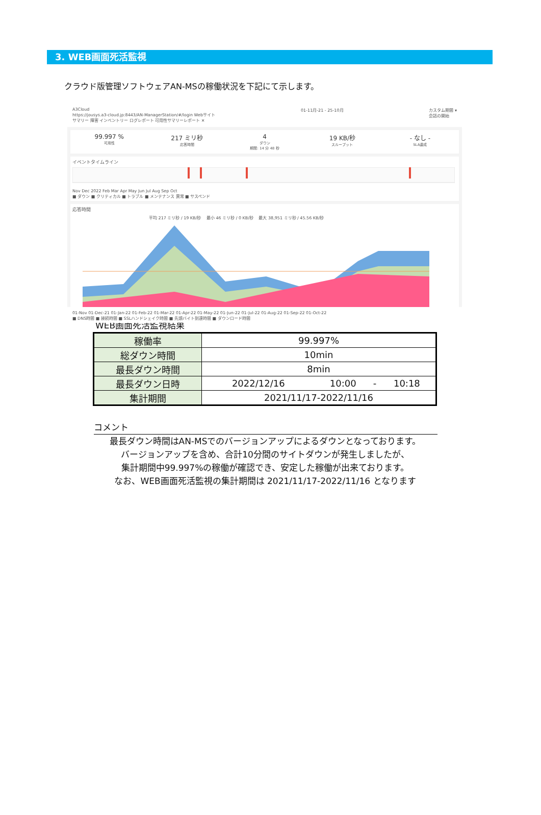3. WEB画面死活監視
クラウド版管理ソフトウェアAN-MSの稼働状況を下記にて示します。
A3Cloud
https://jousys.a3-cloud.jp:8443/AN-ManagerStation/#/login Webサイト
サマリー 障害 インベントリー ログレポート 可用性サマリーレポート ✕
01-11月-21 - 25-10月 カスタム期間 ▾
会話の開始
99.997 %
可用性
217 ミリ秒
応答時間
4
ダウン
期間: 14 分 48 秒
19 KB/秒
スループット
- なし -
SLA達成
イベントタイムライン
Nov Dec 2022 Feb Mar Apr May Jun Jul Aug Sep Oct
■ ダウン ■ クリティカル ■ トラブル ■ メンテナンス 異常 ■ サスペンド
応答時間
平均 217 ミリ秒 / 19 KB/秒 　最小 46 ミリ秒 / 0 KB/秒 　最大 38,951 ミリ秒 / 45.56 KB/秒
01-Nov 01-Dec-21 01-Jan-22 01-Feb-22 01-Mar-22 01-Apr-22 01-May-22 01-Jun-22 01-Jul-22 01-Aug-22 01-Sep-22 01-Oct-22
■ DNS時間 ■ 接続時間 ■ SSLハンドシェイク時間 ■ 先頭バイト到達時間 ■ ダウンロード時間
WEB画面死活監視結果
| 稼働率 | 99.997% | | | |
| 総ダウン時間 | 10min | | | |
| 最長ダウン時間 | 8min | | | |
| 最長ダウン日時 | 2022/12/16 | 10:00 | - | 10:18 |
| 集計期間 | 2021/11/17-2022/11/16 | | | |
コメント
最長ダウン時間はAN-MSでのバージョンアップによるダウンとなっております。
バージョンアップを含め、合計10分間のサイトダウンが発生しましたが、
集計期間中99.997%の稼働が確認でき、安定した稼働が出来ております。
なお、WEB画面死活監視の集計期間は 2021/11/17-2022/11/16 となります